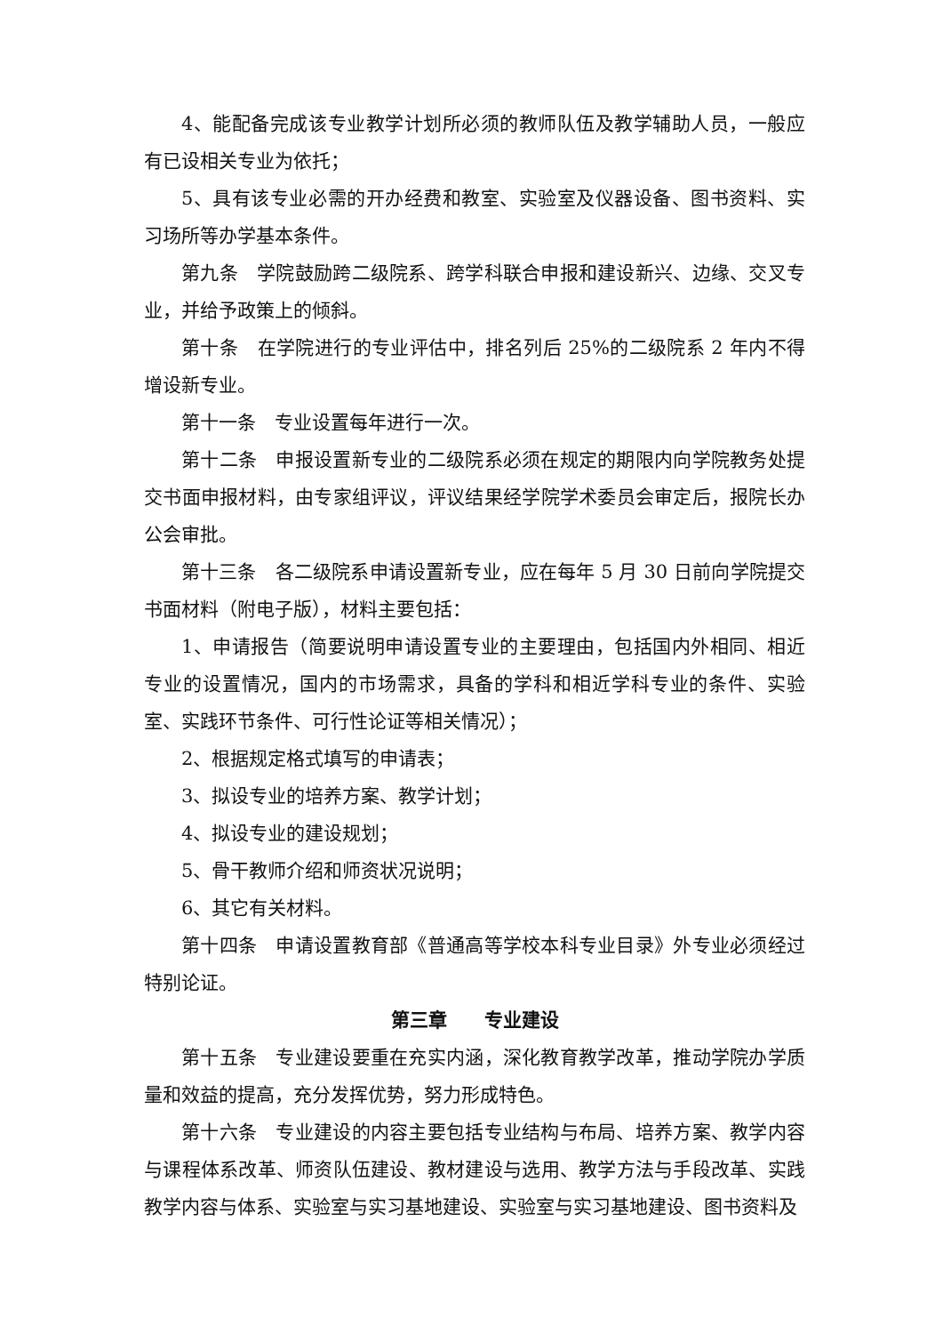4、能配备完成该专业教学计划所必须的教师队伍及教学辅助人员，一般应有已设相关专业为依托；
5、具有该专业必需的开办经费和教室、实验室及仪器设备、图书资料、实习场所等办学基本条件。
第九条　学院鼓励跨二级院系、跨学科联合申报和建设新兴、边缘、交叉专业，并给予政策上的倾斜。
第十条　在学院进行的专业评估中，排名列后 25%的二级院系 2 年内不得增设新专业。
第十一条　专业设置每年进行一次。
第十二条　申报设置新专业的二级院系必须在规定的期限内向学院教务处提交书面申报材料，由专家组评议，评议结果经学院学术委员会审定后，报院长办公会审批。
第十三条　各二级院系申请设置新专业，应在每年 5 月 30 日前向学院提交书面材料（附电子版），材料主要包括：
1、申请报告（简要说明申请设置专业的主要理由，包括国内外相同、相近专业的设置情况，国内的市场需求，具备的学科和相近学科专业的条件、实验室、实践环节条件、可行性论证等相关情况）；
2、根据规定格式填写的申请表；
3、拟设专业的培养方案、教学计划；
4、拟设专业的建设规划；
5、骨干教师介绍和师资状况说明；
6、其它有关材料。
第十四条　申请设置教育部《普通高等学校本科专业目录》外专业必须经过特别论证。
第三章　　专业建设
第十五条　专业建设要重在充实内涵，深化教育教学改革，推动学院办学质量和效益的提高，充分发挥优势，努力形成特色。
第十六条　专业建设的内容主要包括专业结构与布局、培养方案、教学内容与课程体系改革、师资队伍建设、教材建设与选用、教学方法与手段改革、实践教学内容与体系、实验室与实习基地建设、实验室与实习基地建设、图书资料及